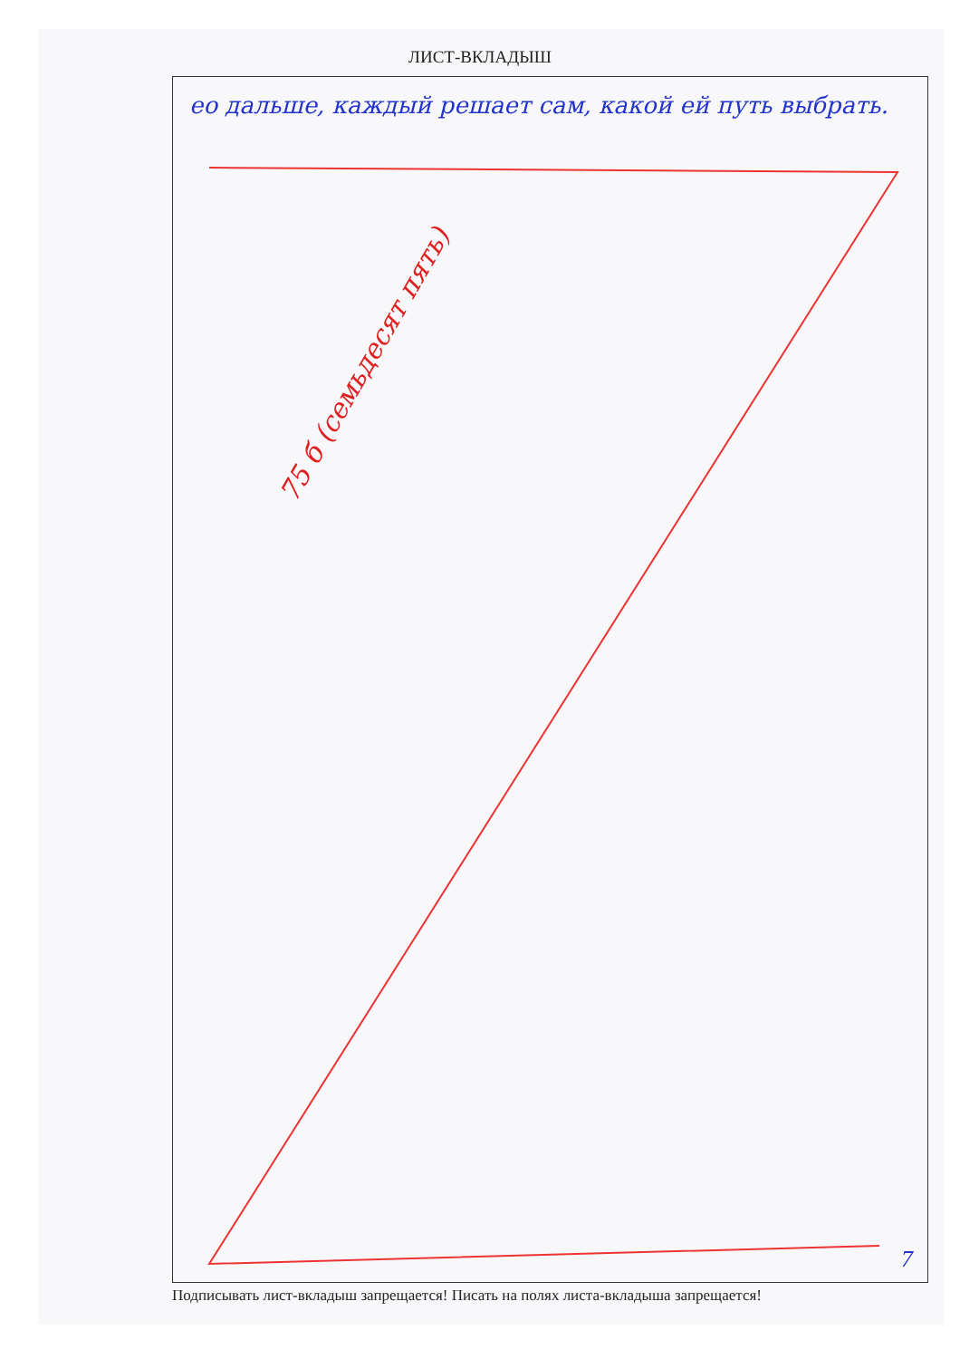ЛИСТ-ВКЛАДЫШ
ео дальше, каждый решает сам, какой ей путь выбрать.
75 б (семьдесят пять)
7
Подписывать лист-вкладыш запрещается! Писать на полях листа-вкладыша запрещается!